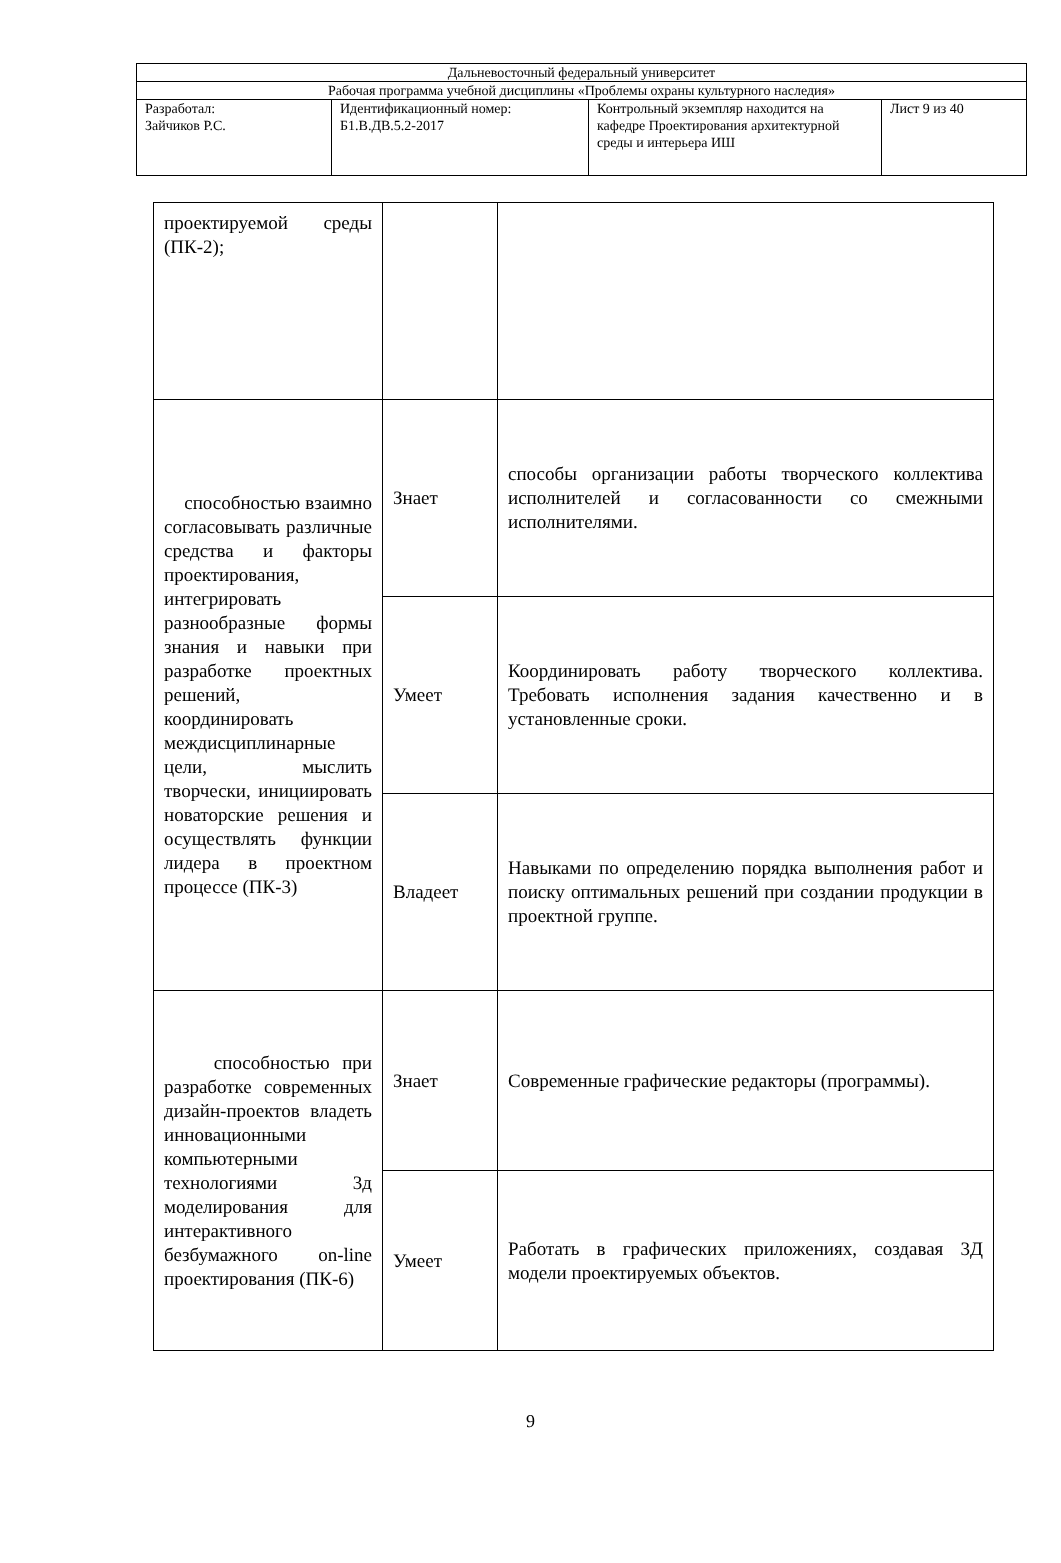| Дальневосточный федеральный университет | | | |
| Рабочая программа учебной дисциплины «Проблемы охраны культурного наследия» | | | |
| Разработал: Зайчиков Р.С. | Идентификационный номер: Б1.В.ДВ.5.2-2017 | Контрольный экземпляр находится на кафедре Проектирования архитектурной среды и интерьера ИШ | Лист 9 из 40 |
| проектируемой среды (ПК-2); | | |
| способностью взаимно согласовывать различные средства и факторы проектирования, интегрировать разнообразные формы знания и навыки при разработке проектных решений, координировать междисциплинарные цели, мыслить творчески, инициировать новаторские решения и осуществлять функции лидера в проектном процессе (ПК-3) | Знает | способы организации работы творческого коллектива исполнителей и согласованности со смежными исполнителями. |
| | Умеет | Координировать работу творческого коллектива. Требовать исполнения задания качественно и в установленные сроки. |
| | Владеет | Навыками по определению порядка выполнения работ и поиску оптимальных решений при создании продукции в проектной группе. |
| способностью при разработке современных дизайн-проектов владеть инновационными компьютерными технологиями 3д моделирования для интерактивного безбумажного on-line проектирования (ПК-6) | Знает | Современные графические редакторы (программы). |
| | Умеет | Работать в графических приложениях, создавая 3Д модели проектируемых объектов. |
9